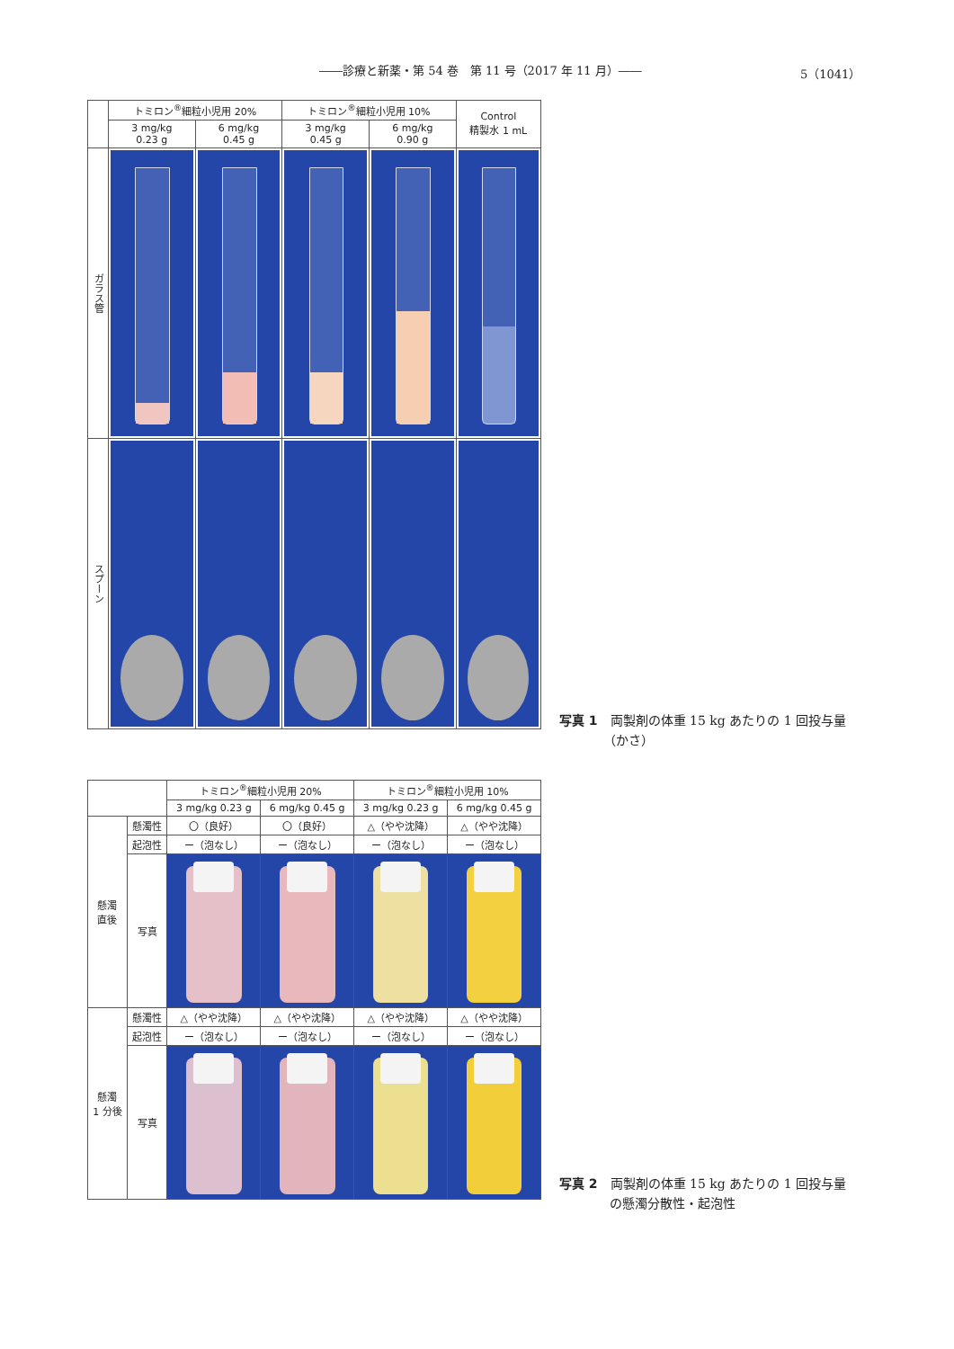――診療と新薬・第 54 巻　第 11 号（2017 年 11 月）―― 5（1041）
| | トミロン<sup>®</sup>細粒小児用 20% | | トミロン<sup>®</sup>細粒小児用 10% | | Control 精製水 1 mL |
| --- | --- | --- | --- | --- | --- |
| | 3 mg/kg 0.23 g | 6 mg/kg 0.45 g | 3 mg/kg 0.45 g | 6 mg/kg 0.90 g | |
| ガラス管 | | | | | |
| スプーン | | | | | |
写真 1　両製剤の体重 15 kg あたりの 1 回投与量
　　　　（かさ）
| | | トミロン<sup>®</sup>細粒小児用 20% | | トミロン<sup>®</sup>細粒小児用 10% | |
| --- | --- | --- | --- | --- | --- |
| | | 3 mg/kg 0.23 g | 6 mg/kg 0.45 g | 3 mg/kg 0.23 g | 6 mg/kg 0.45 g |
| 懸濁 直後 | 懸濁性 | 〇（良好） | 〇（良好） | △（やや沈降） | △（やや沈降） |
| | 起泡性 | ー（泡なし） | ー（泡なし） | ー（泡なし） | ー（泡なし） |
| | 写真 | | | | |
| 懸濁 1 分後 | 懸濁性 | △（やや沈降） | △（やや沈降） | △（やや沈降） | △（やや沈降） |
| | 起泡性 | ー（泡なし） | ー（泡なし） | ー（泡なし） | ー（泡なし） |
| | 写真 | | | | |
写真 2　両製剤の体重 15 kg あたりの 1 回投与量
　　　　の懸濁分散性・起泡性